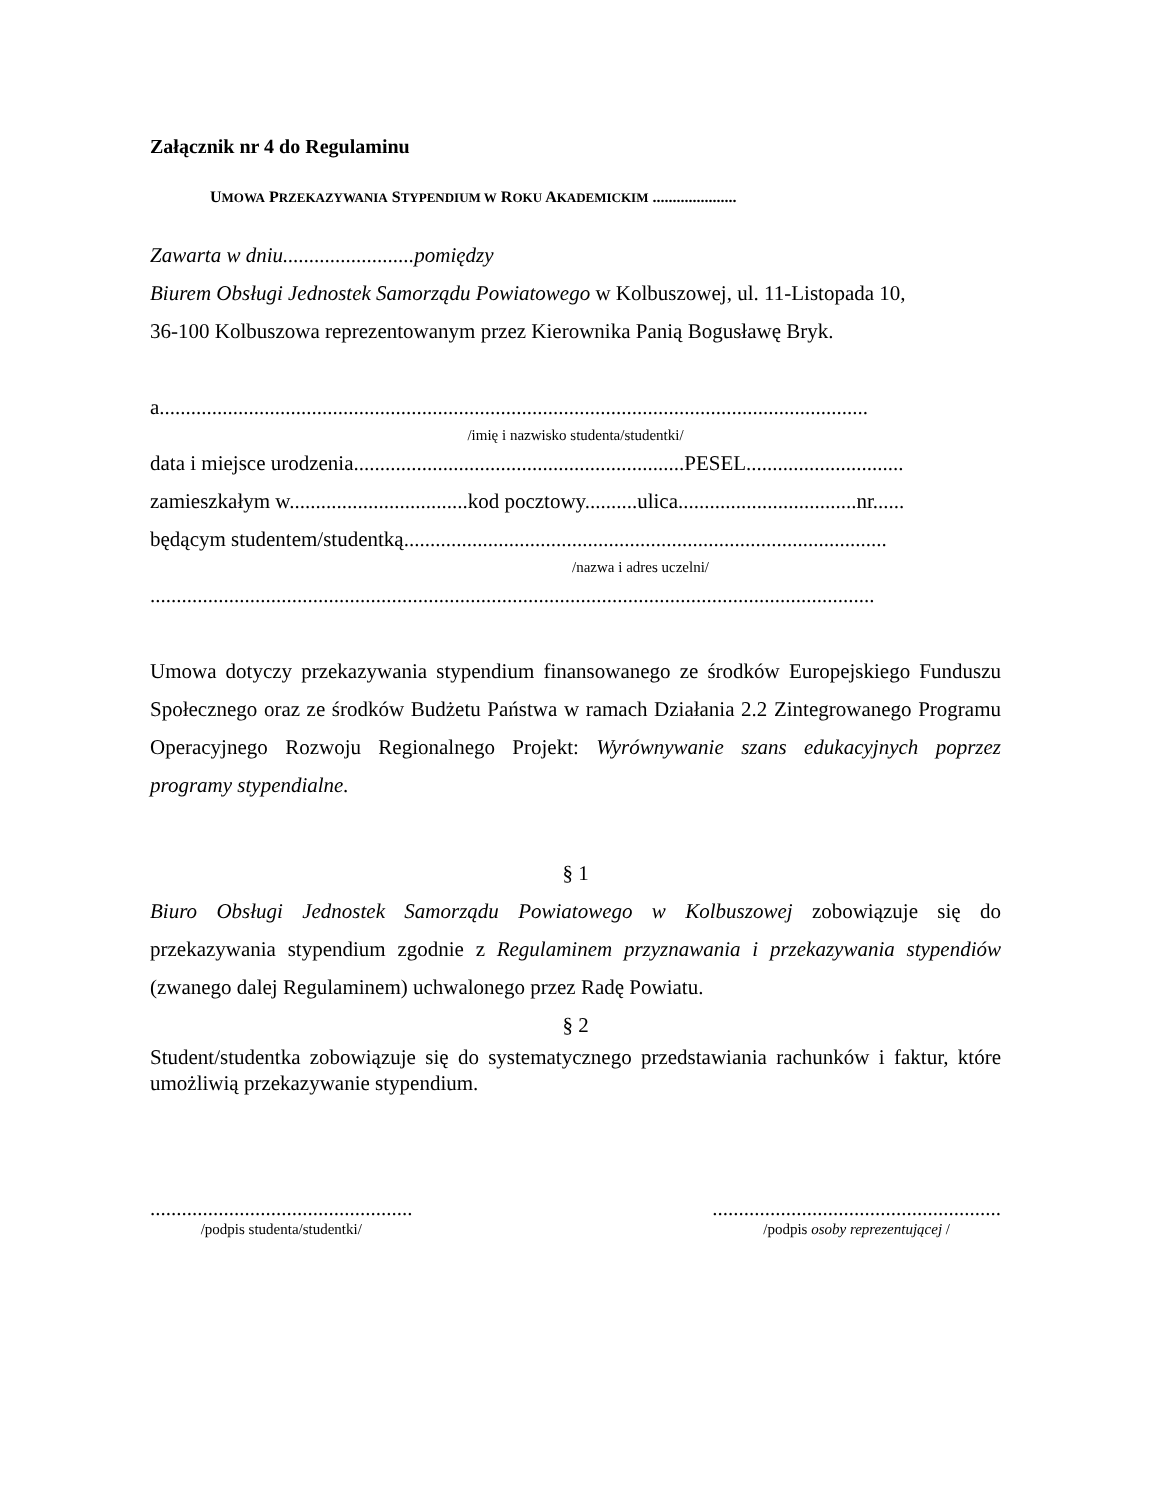Załącznik nr 4 do Regulaminu
UMOWA PRZEKAZYWANIA STYPENDIUM W ROKU AKADEMICKIM .....................
Zawarta w dniu.........................pomiędzy
Biurem Obsługi Jednostek Samorządu Powiatowego w Kolbuszowej, ul. 11-Listopada 10,
36-100 Kolbuszowa reprezentowanym przez Kierownika Panią Bogusławę Bryk.
a.......................................................................................................................................
/imię i nazwisko studenta/studentki/
data i miejsce urodzenia...............................................................PESEL..............................
zamieszkałym w..................................kod pocztowy..........ulica..................................nr......
będącym studentem/studentką............................................................................................
/nazwa i adres uczelni/
..........................................................................................................................................
Umowa dotyczy przekazywania stypendium finansowanego ze środków Europejskiego Funduszu Społecznego oraz ze środków Budżetu Państwa w ramach Działania 2.2 Zintegrowanego Programu Operacyjnego Rozwoju Regionalnego Projekt: Wyrównywanie szans edukacyjnych poprzez programy stypendialne.
§ 1
Biuro Obsługi Jednostek Samorządu Powiatowego w Kolbuszowej zobowiązuje się do przekazywania stypendium zgodnie z Regulaminem przyznawania i przekazywania stypendiów (zwanego dalej Regulaminem) uchwalonego przez Radę Powiatu.
§ 2
Student/studentka zobowiązuje się do systematycznego przedstawiania rachunków i faktur, które umożliwią przekazywanie stypendium.
..................................................
/podpis studenta/studentki/
.......................................................
/podpis osoby reprezentującej /